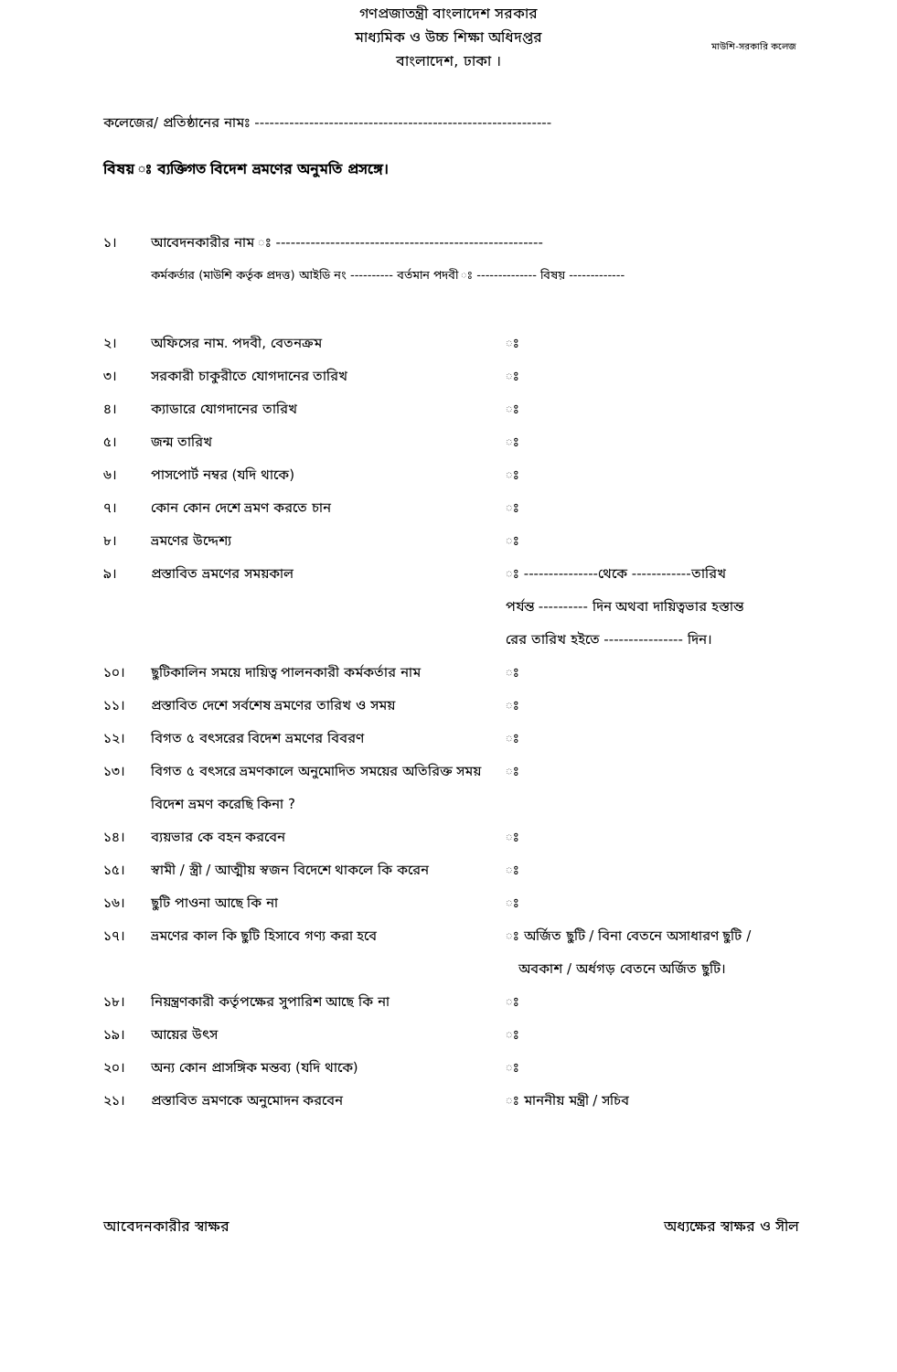গণপ্রজাতন্ত্রী বাংলাদেশ সরকার
মাধ্যমিক ও উচ্চ শিক্ষা অধিদপ্তর
বাংলাদেশ, ঢাকা ।
মাউশি-সরকারি কলেজ
কলেজের/ প্রতিষ্ঠানের নামঃ ------------------------------------------------------------
বিষয় ঃ ব্যক্তিগত বিদেশ ভ্রমণের অনুমতি প্রসঙ্গে।
১। আবেদনকারীর নাম ঃ ------------------------------------------------------
কর্মকর্তার (মাউশি কর্তৃক প্রদত্ত) আইডি নং ---------- বর্তমান পদবী ঃ -------------- বিষয় -------------
২। অফিসের নাম. পদবী, বেতনক্রম ঃ
৩। সরকারী চাকুরীতে যোগদানের তারিখ ঃ
৪। ক্যাডারে যোগদানের তারিখ ঃ
৫। জন্ম তারিখ ঃ
৬। পাসপোর্ট নম্বর (যদি থাকে) ঃ
৭। কোন কোন দেশে ভ্রমণ করতে চান ঃ
৮। ভ্রমণের উদ্দেশ্য ঃ
৯। প্রস্তাবিত ভ্রমণের সময়কাল ঃ ---------------থেকে ------------তারিখ
পর্যন্ত ---------- দিন অথবা দায়িত্বভার হস্তান্ত
রের তারিখ হইতে ---------------- দিন।
১০। ছুটিকালিন সময়ে দায়িত্ব পালনকারী কর্মকর্তার নাম ঃ
১১। প্রস্তাবিত দেশে সর্বশেষ ভ্রমণের তারিখ ও সময় ঃ
১২। বিগত ৫ বৎসরের বিদেশ ভ্রমণের বিবরণ ঃ
১৩। বিগত ৫ বৎসরে ভ্রমণকালে অনুমোদিত সময়ের অতিরিক্ত সময় বিদেশ ভ্রমণ করেছি কিনা ? ঃ
১৪। ব্যয়ভার কে বহন করবেন ঃ
১৫। স্বামী / স্ত্রী / আত্মীয় স্বজন বিদেশে থাকলে কি করেন ঃ
১৬। ছুটি পাওনা আছে কি না ঃ
১৭। ভ্রমণের কাল কি ছুটি হিসাবে গণ্য করা হবে ঃ অর্জিত ছুটি / বিনা বেতনে অসাধারণ ছুটি /
অবকাশ / অর্ধগড় বেতনে অর্জিত ছুটি।
১৮। নিয়ন্ত্রণকারী কর্তৃপক্ষের সুপারিশ আছে কি না ঃ
১৯। আয়ের উৎস ঃ
২০। অন্য কোন প্রাসঙ্গিক মন্তব্য (যদি থাকে) ঃ
২১। প্রস্তাবিত ভ্রমণকে অনুমোদন করবেন ঃ মাননীয় মন্ত্রী / সচিব
আবেদনকারীর স্বাক্ষর অধ্যক্ষের স্বাক্ষর ও সীল